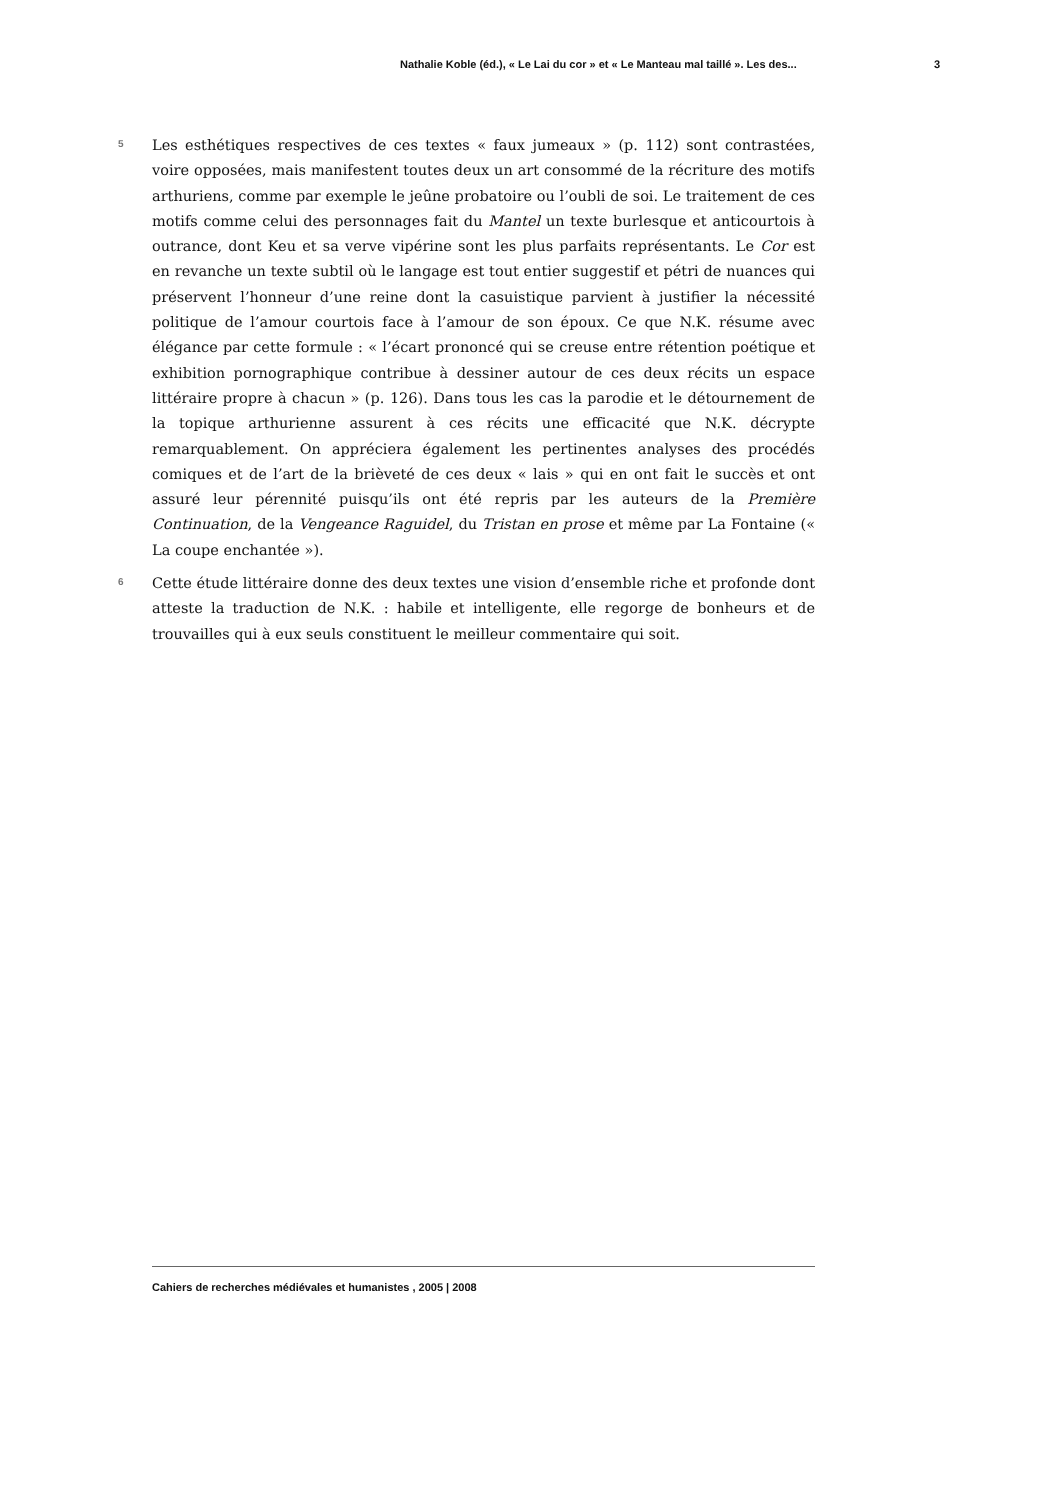Nathalie Koble (éd.), « Le Lai du cor » et « Le Manteau mal taillé ». Les des... 3
5
Les esthétiques respectives de ces textes « faux jumeaux » (p. 112) sont contrastées, voire opposées, mais manifestent toutes deux un art consommé de la récriture des motifs arthuriens, comme par exemple le jeûne probatoire ou l’oubli de soi. Le traitement de ces motifs comme celui des personnages fait du Mantel un texte burlesque et anticourtois à outrance, dont Keu et sa verve vipérine sont les plus parfaits représentants. Le Cor est en revanche un texte subtil où le langage est tout entier suggestif et pétri de nuances qui préservent l’honneur d’une reine dont la casuistique parvient à justifier la nécessité politique de l’amour courtois face à l’amour de son époux. Ce que N.K. résume avec élégance par cette formule : « l’écart prononcé qui se creuse entre rétention poétique et exhibition pornographique contribue à dessiner autour de ces deux récits un espace littéraire propre à chacun » (p. 126). Dans tous les cas la parodie et le détournement de la topique arthurienne assurent à ces récits une efficacité que N.K. décrypte remarquablement. On appréciera également les pertinentes analyses des procédés comiques et de l’art de la brièveté de ces deux « lais » qui en ont fait le succès et ont assuré leur pérennité puisqu’ils ont été repris par les auteurs de la Première Continuation, de la Vengeance Raguidel, du Tristan en prose et même par La Fontaine (« La coupe enchantée »).
6
Cette étude littéraire donne des deux textes une vision d’ensemble riche et profonde dont atteste la traduction de N.K. : habile et intelligente, elle regorge de bonheurs et de trouvailles qui à eux seuls constituent le meilleur commentaire qui soit.
Cahiers de recherches médiévales et humanistes , 2005 | 2008